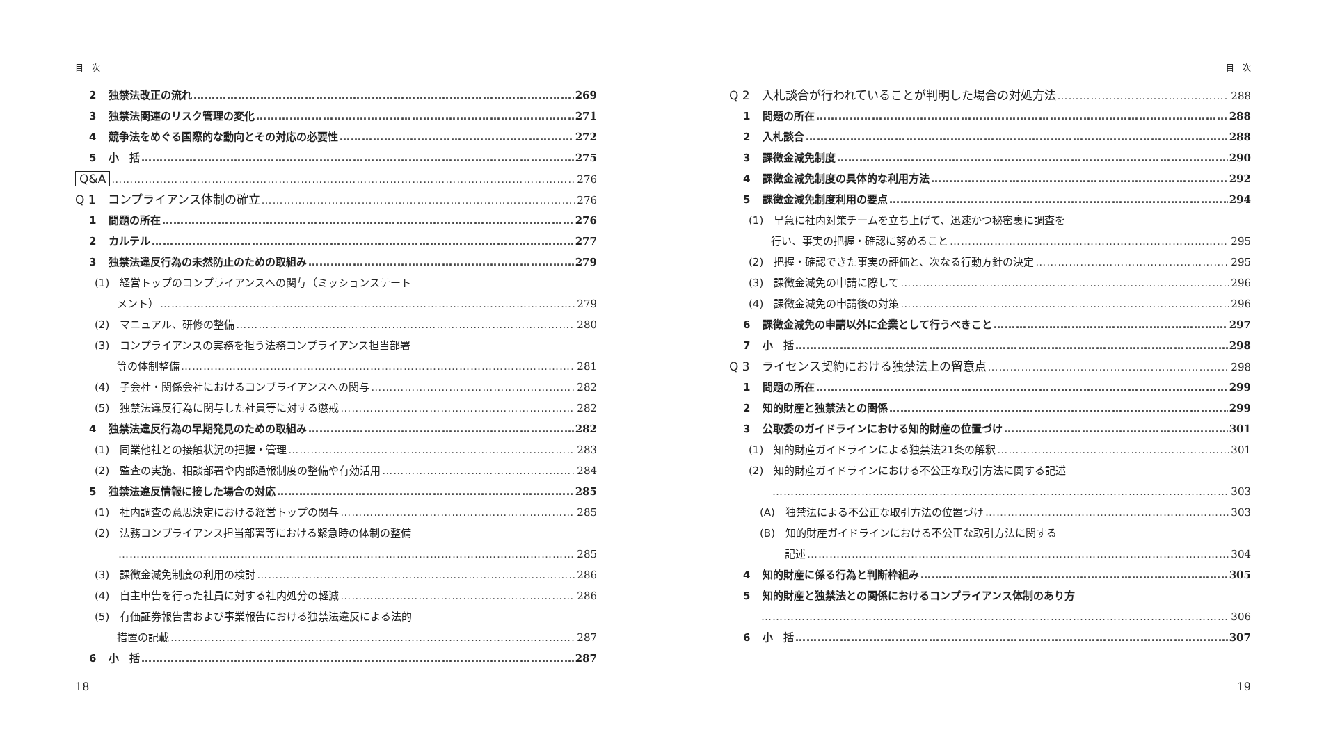目　次
2 独禁法改正の流れ 269
3 独禁法関連のリスク管理の変化 271
4 競争法をめぐる国際的な動向とその対応の必要性 272
5 小　括 275
Q&A 276
Q 1　コンプライアンス体制の確立 276
1 問題の所在 276
2 カルテル 277
3 独禁法違反行為の未然防止のための取組み 279
(1)　経営トップのコンプライアンスへの関与（ミッションステート
メント） 279
(2)　マニュアル、研修の整備 280
(3)　コンプライアンスの実務を担う法務コンプライアンス担当部署
等の体制整備 281
(4)　子会社・関係会社におけるコンプライアンスへの関与 282
(5)　独禁法違反行為に関与した社員等に対する懲戒 282
4 独禁法違反行為の早期発見のための取組み 282
(1)　同業他社との接触状況の把握・管理 283
(2)　監査の実施、相談部署や内部通報制度の整備や有効活用 284
5 独禁法違反情報に接した場合の対応 285
(1)　社内調査の意思決定における経営トップの関与 285
(2)　法務コンプライアンス担当部署等における緊急時の体制の整備
285
(3)　課徴金減免制度の利用の検討 286
(4)　自主申告を行った社員に対する社内処分の軽減 286
(5)　有価証券報告書および事業報告における独禁法違反による法的
措置の記載 287
6 小　括 287
18
目　次
Q 2　入札談合が行われていることが判明した場合の対処方法 288
1 問題の所在 288
2 入札談合 288
3 課徴金減免制度 290
4 課徴金減免制度の具体的な利用方法 292
5 課徴金減免制度利用の要点 294
(1)　早急に社内対策チームを立ち上げて、迅速かつ秘密裏に調査を
行い、事実の把握・確認に努めること 295
(2)　把握・確認できた事実の評価と、次なる行動方針の決定 295
(3)　課徴金減免の申請に際して 296
(4)　課徴金減免の申請後の対策 296
6 課徴金減免の申請以外に企業として行うべきこと 297
7 小　括 298
Q 3　ライセンス契約における独禁法上の留意点 298
1 問題の所在 299
2 知的財産と独禁法との関係 299
3 公取委のガイドラインにおける知的財産の位置づけ 301
(1)　知的財産ガイドラインによる独禁法21条の解釈 301
(2)　知的財産ガイドラインにおける不公正な取引方法に関する記述
303
(A)　独禁法による不公正な取引方法の位置づけ 303
(B)　知的財産ガイドラインにおける不公正な取引方法に関する
記述 304
4 知的財産に係る行為と判断枠組み 305
5 知的財産と独禁法との関係におけるコンプライアンス体制のあり方
306
6 小　括 307
19